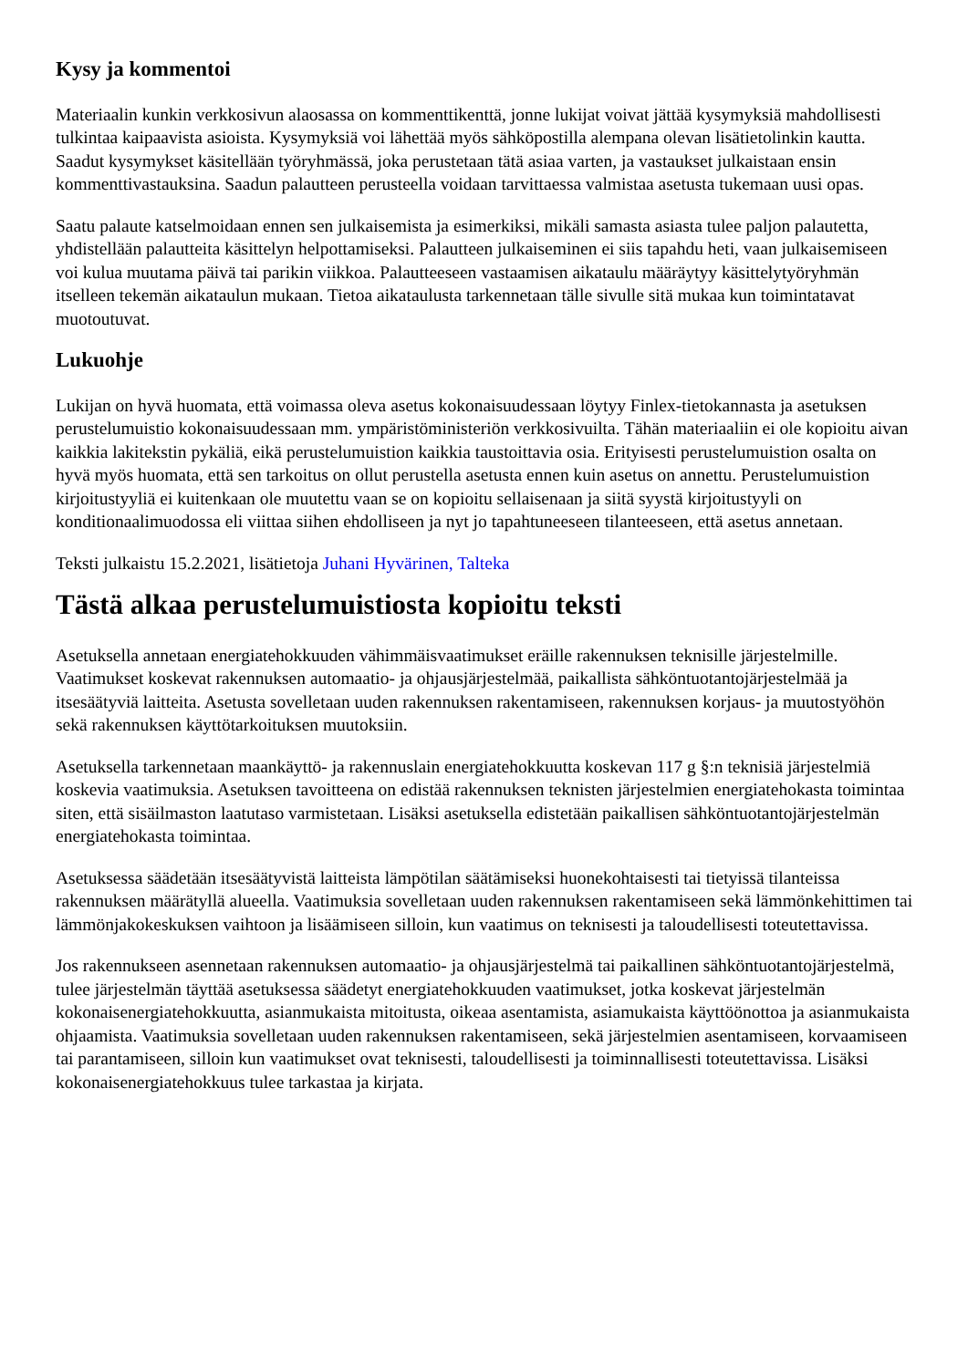Kysy ja kommentoi
Materiaalin kunkin verkkosivun alaosassa on kommenttikenttä, jonne lukijat voivat jättää kysymyksiä mahdollisesti tulkintaa kaipaavista asioista. Kysymyksiä voi lähettää myös sähköpostilla alempana olevan lisätietolinkin kautta. Saadut kysymykset käsitellään työryhmässä, joka perustetaan tätä asiaa varten, ja vastaukset julkaistaan ensin kommenttivastauksina. Saadun palautteen perusteella voidaan tarvittaessa valmistaa asetusta tukemaan uusi opas.
Saatu palaute katselmoidaan ennen sen julkaisemista ja esimerkiksi, mikäli samasta asiasta tulee paljon palautetta, yhdistellään palautteita käsittelyn helpottamiseksi. Palautteen julkaiseminen ei siis tapahdu heti, vaan julkaisemiseen voi kulua muutama päivä tai parikin viikkoa. Palautteeseen vastaamisen aikataulu määräytyy käsittelytyöryhmän itselleen tekemän aikataulun mukaan. Tietoa aikataulusta tarkennetaan tälle sivulle sitä mukaa kun toimintatavat muotoutuvat.
Lukuohje
Lukijan on hyvä huomata, että voimassa oleva asetus kokonaisuudessaan löytyy Finlex-tietokannasta ja asetuksen perustelumuistio kokonaisuudessaan mm. ympäristöministeriön verkkosivuilta. Tähän materiaaliin ei ole kopioitu aivan kaikkia lakitekstin pykäliä, eikä perustelumuistion kaikkia taustoittavia osia. Erityisesti perustelumuistion osalta on hyvä myös huomata, että sen tarkoitus on ollut perustella asetusta ennen kuin asetus on annettu. Perustelumuistion kirjoitustyyliä ei kuitenkaan ole muutettu vaan se on kopioitu sellaisenaan ja siitä syystä kirjoitustyyli on konditionaalimuodossa eli viittaa siihen ehdolliseen ja nyt jo tapahtuneeseen tilanteeseen, että asetus annetaan.
Teksti julkaistu 15.2.2021, lisätietoja Juhani Hyvärinen, Talteka
Tästä alkaa perustelumuistiosta kopioitu teksti
Asetuksella annetaan energiatehokkuuden vähimmäisvaatimukset eräille rakennuksen teknisille järjestelmille. Vaatimukset koskevat rakennuksen automaatio- ja ohjausjärjestelmää, paikallista sähköntuotantojärjestelmää ja itsesäätyviä laitteita. Asetusta sovelletaan uuden rakennuksen rakentamiseen, rakennuksen korjaus- ja muutostyöhön sekä rakennuksen käyttötarkoituksen muutoksiin.
Asetuksella tarkennetaan maankäyttö- ja rakennuslain energiatehokkuutta koskevan 117 g §:n teknisiä järjestelmiä koskevia vaatimuksia. Asetuksen tavoitteena on edistää rakennuksen teknisten järjestelmien energiatehokasta toimintaa siten, että sisäilmaston laatutaso varmistetaan. Lisäksi asetuksella edistetään paikallisen sähköntuotantojärjestelmän energiatehokasta toimintaa.
Asetuksessa säädetään itsesäätyvistä laitteista lämpötilan säätämiseksi huonekohtaisesti tai tietyissä tilanteissa rakennuksen määrätyllä alueella. Vaatimuksia sovelletaan uuden rakennuksen rakentamiseen sekä lämmönkehittimen tai lämmönjakokeskuksen vaihtoon ja lisäämiseen silloin, kun vaatimus on teknisesti ja taloudellisesti toteutettavissa.
Jos rakennukseen asennetaan rakennuksen automaatio- ja ohjausjärjestelmä tai paikallinen sähköntuotantojärjestelmä, tulee järjestelmän täyttää asetuksessa säädetyt energiatehokkuuden vaatimukset, jotka koskevat järjestelmän kokonaisenergiatehokkuutta, asianmukaista mitoitusta, oikeaa asentamista, asiamukaista käyttöönottoa ja asianmukaista ohjaamista. Vaatimuksia sovelletaan uuden rakennuksen rakentamiseen, sekä järjestelmien asentamiseen, korvaamiseen tai parantamiseen, silloin kun vaatimukset ovat teknisesti, taloudellisesti ja toiminnallisesti toteutettavissa. Lisäksi kokonaisenergiatehokkuus tulee tarkastaa ja kirjata.